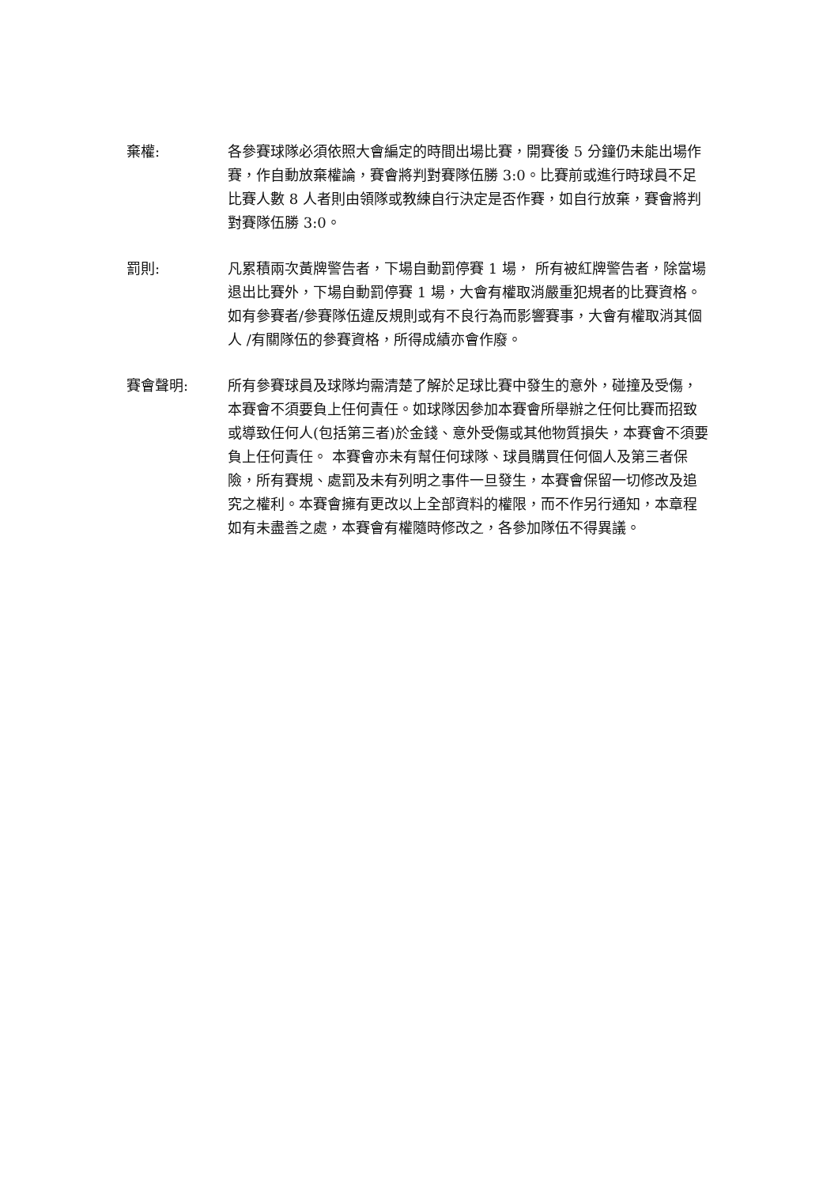棄權: 各參賽球隊必須依照大會編定的時間出場比賽，開賽後 5 分鐘仍未能出場作賽，作自動放棄權論，賽會將判對賽隊伍勝 3:0。比賽前或進行時球員不足比賽人數 8 人者則由領隊或教練自行決定是否作賽，如自行放棄，賽會將判對賽隊伍勝 3:0。
罰則: 凡累積兩次黃牌警告者，下場自動罰停賽 1 場， 所有被紅牌警告者，除當場退出比賽外，下場自動罰停賽 1 場，大會有權取消嚴重犯規者的比賽資格。如有參賽者/參賽隊伍違反規則或有不良行為而影響賽事，大會有權取消其個人 /有關隊伍的參賽資格，所得成績亦會作廢。
賽會聲明: 所有參賽球員及球隊均需清楚了解於足球比賽中發生的意外，碰撞及受傷，本賽會不須要負上任何責任。如球隊因參加本賽會所舉辦之任何比賽而招致或導致任何人(包括第三者)於金錢、意外受傷或其他物質損失，本賽會不須要負上任何責任。 本賽會亦未有幫任何球隊、球員購買任何個人及第三者保險，所有賽規、處罰及未有列明之事件一旦發生，本賽會保留一切修改及追究之權利。本賽會擁有更改以上全部資料的權限，而不作另行通知，本章程如有未盡善之處，本賽會有權隨時修改之，各參加隊伍不得異議。